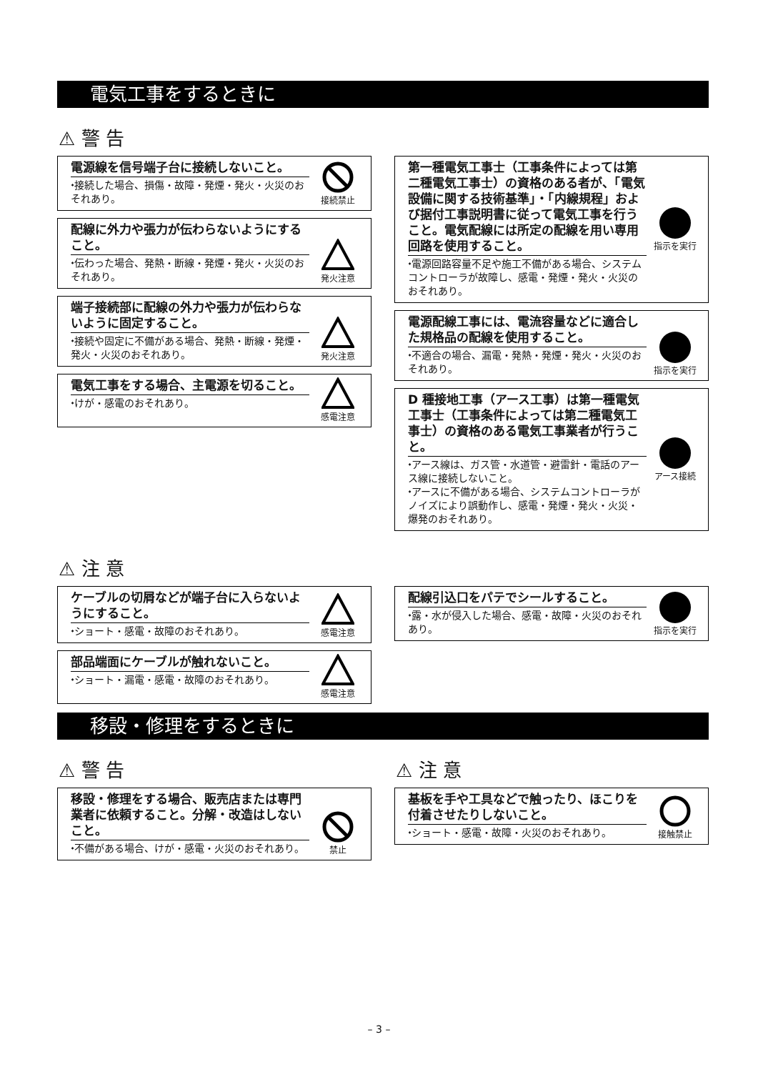電気工事をするときに
⚠ 警 告
電源線を信号端子台に接続しないこと。
⬩接続した場合、損傷・故障・発煙・発火・火災のおそれあり。
接続禁止
配線に外力や張力が伝わらないようにすること。
⬩伝わった場合、発熱・断線・発煙・発火・火災のおそれあり。
発火注意
端子接続部に配線の外力や張力が伝わらないように固定すること。
⬩接続や固定に不備がある場合、発熱・断線・発煙・発火・火災のおそれあり。
発火注意
電気工事をする場合、主電源を切ること。
⬩けが・感電のおそれあり。
感電注意
第一種電気工事士（工事条件によっては第二種電気工事士）の資格のある者が、「電気設備に関する技術基準」・「内線規程」および据付工事説明書に従って電気工事を行うこと。電気配線には所定の配線を用い専用回路を使用すること。
⬩電源回路容量不足や施工不備がある場合、システムコントローラが故障し、感電・発煙・発火・火災のおそれあり。
指示を実行
電源配線工事には、電流容量などに適合した規格品の配線を使用すること。
⬩不適合の場合、漏電・発熱・発煙・発火・火災のおそれあり。
指示を実行
D 種接地工事（アース工事）は第一種電気工事士（工事条件によっては第二種電気工事士）の資格のある電気工事業者が行うこと。
⬩アース線は、ガス管・水道管・避雷針・電話のアース線に接続しないこと。
⬩アースに不備がある場合、システムコントローラがノイズにより誤動作し、感電・発煙・発火・火災・爆発のおそれあり。
アース接続
⚠ 注 意
ケーブルの切屑などが端子台に入らないようにすること。
⬩ショート・感電・故障のおそれあり。
感電注意
部品端面にケーブルが触れないこと。
⬩ショート・漏電・感電・故障のおそれあり。
感電注意
配線引込口をパテでシールすること。
⬩露・水が侵入した場合、感電・故障・火災のおそれあり。
指示を実行
移設・修理をするときに
⚠ 警 告
移設・修理をする場合、販売店または専門業者に依頼すること。分解・改造はしないこと。
⬩不備がある場合、けが・感電・火災のおそれあり。
禁止
⚠ 注 意
基板を手や工具などで触ったり、ほこりを付着させたりしないこと。
⬩ショート・感電・故障・火災のおそれあり。
接触禁止
– 3 –